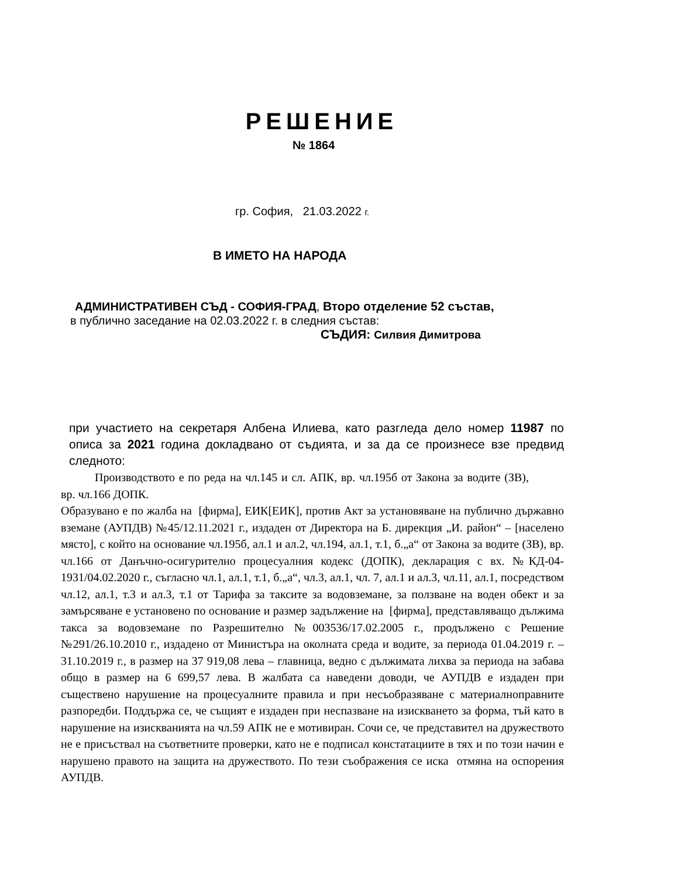РЕШЕНИЕ
№ 1864
гр. София, 21.03.2022 г.
В ИМЕТО НА НАРОДА
АДМИНИСТРАТИВЕН СЪД - СОФИЯ-ГРАД, Второ отделение 52 състав,
в публично заседание на 02.03.2022 г. в следния състав:
СЪДИЯ: Силвия Димитрова
при участието на секретаря Албена Илиева, като разгледа дело номер 11987 по описа за 2021 година докладвано от съдията, и за да се произнесе взе предвид следното:
Производството е по реда на чл.145 и сл. АПК, вр. чл.195б от Закона за водите (ЗВ), вр. чл.166 ДОПК.
Образувано е по жалба на [фирма], ЕИК[ЕИК], против Акт за установяване на публично държавно вземане (АУПДВ) №45/12.11.2021 г., издаден от Директора на Б. дирекция „И. район“ – [населено място], с който на основание чл.195б, ал.1 и ал.2, чл.194, ал.1, т.1, б.„а“ от Закона за водите (ЗВ), вр. чл.166 от Данъчно-осигурително процесуалния кодекс (ДОПК), декларация с вх. №КД-04-1931/04.02.2020 г., съгласно чл.1, ал.1, т.1, б.„а“, чл.3, ал.1, чл. 7, ал.1 и ал.3, чл.11, ал.1, посредством чл.12, ал.1, т.3 и ал.3, т.1 от Тарифа за таксите за водовземане, за ползване на воден обект и за замърсяване е установено по основание и размер задължение на [фирма], представляващо дължима такса за водовземане по Разрешително №003536/17.02.2005 г., продължено с Решение №291/26.10.2010 г., издадено от Министъра на околната среда и водите, за периода 01.04.2019 г. – 31.10.2019 г., в размер на 37 919,08 лева – главница, ведно с дължимата лихва за периода на забава общо в размер на 6 699,57 лева. В жалбата са наведени доводи, че АУПДВ е издаден при съществено нарушение на процесуалните правила и при несъобразяване с материалноправните разпоредби. Поддържа се, че същият е издаден при неспазване на изискването за форма, тъй като в нарушение на изискванията на чл.59 АПК не е мотивиран. Сочи се, че представител на дружеството не е присъствал на съответните проверки, като не е подписал констатациите в тях и по този начин е нарушено правото на защита на дружеството. По тези съображения се иска отмяна на оспорения АУПДВ.